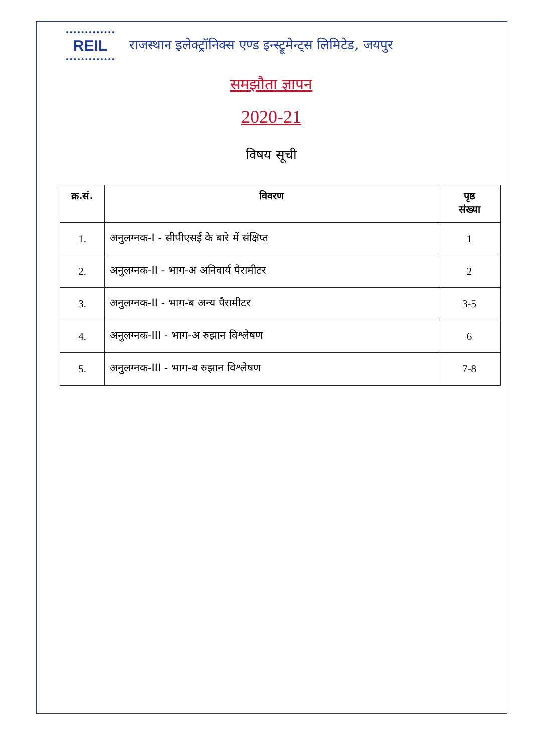REIL
राजस्थान इलेक्ट्रॉनिक्स एण्ड इन्स्ट्रूमेन्ट्स लिमिटेड, जयपुर
समझौता ज्ञापन
2020-21
विषय सूची
| क्र.सं. | विवरण | पृष्ठ संख्या |
| --- | --- | --- |
| 1. | अनुलग्नक-I - सीपीएसई के बारे में संक्षिप्त | 1 |
| 2. | अनुलग्नक-II - भाग-अ अनिवार्य पैरामीटर | 2 |
| 3. | अनुलग्नक-II - भाग-ब अन्य पैरामीटर | 3-5 |
| 4. | अनुलग्नक-III - भाग-अ रुझान विश्लेषण | 6 |
| 5. | अनुलग्नक-III - भाग-ब रुझान विश्लेषण | 7-8 |